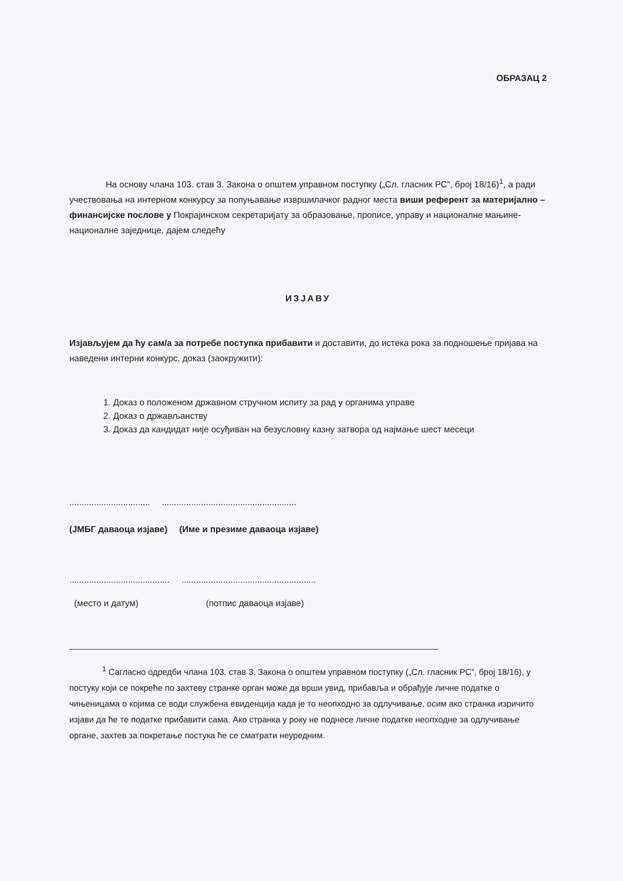ОБРАЗАЦ 2
На основу члана 103. став 3. Закона о општем управном поступку („Сл. гласник РС”, број 18/16)<sup>1</sup>, а ради учествовања на интерном конкурсу за попуњавање извршилачког радног места виши референт за материјално – финансијске послове у Покрајинском секретаријату за образовање, прописе, управу и националне мањине-националне заједнице, дајем следећу
ИЗЈАВУ
Изјављујем да ћу сам/а за потребе поступка прибавити и доставити, до истека рока за подношење пријава на наведени интерни конкурс, доказ (заокружити):
1. Доказ о положеном државном стручном испиту за рад у органима управе
2. Доказ о држављанству
3. Доказ да кандидат није осуђиван на безусловну казну затвора од најмање шест месеци
................................. .......................................................
(ЈМБГ даваоца изјаве) (Име и презиме даваоца изјаве)
......................................... .......................................................
(место и датум) (потпис даваоца изјаве)
<sup>1</sup> Сагласно одредби члана 103. став 3. Закона о општем управном поступку („Сл. гласник РС”, број 18/16), у постуку који се покреће по захтеву странке орган може да врши увид, прибавља и обрађује личне податке о чињеницама о којима се води службена евиденција када је то неопходно за одлучивање, осим ако странка изричито изјави да ће те податке прибавити сама. Ако странка у року не поднесе личне податке неопходне за одлучивање органе, захтев за покретање постука ће се сматрати неуредним.